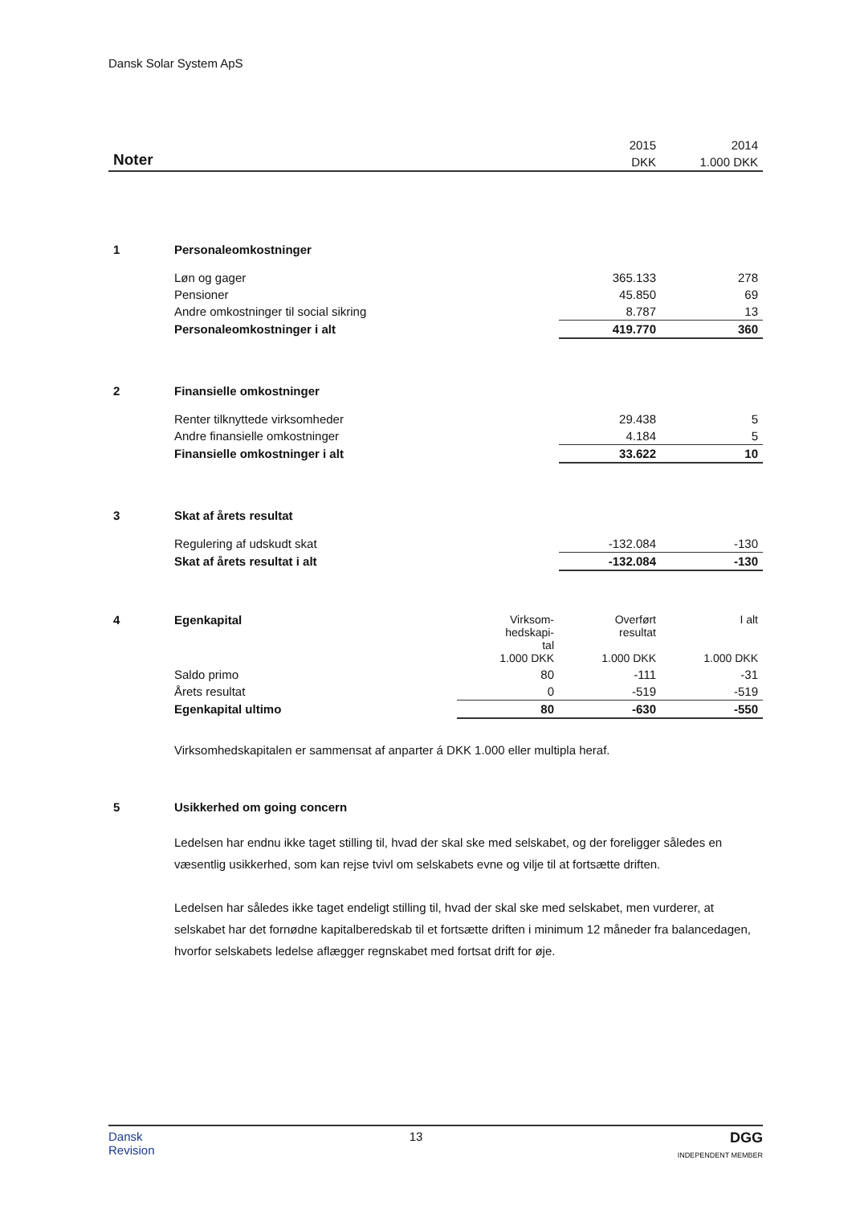Dansk Solar System ApS
| Noter | 2015 | 2014 |
| | DKK | 1.000 DKK |
| 1 | Personaleomkostninger | | |
| | Løn og gager | 365.133 | 278 |
| | Pensioner | 45.850 | 69 |
| | Andre omkostninger til social sikring | 8.787 | 13 |
| | Personaleomkostninger i alt | 419.770 | 360 |
| 2 | Finansielle omkostninger | | |
| | Renter tilknyttede virksomheder | 29.438 | 5 |
| | Andre finansielle omkostninger | 4.184 | 5 |
| | Finansielle omkostninger i alt | 33.622 | 10 |
| 3 | Skat af årets resultat | | |
| | Regulering af udskudt skat | -132.084 | -130 |
| | Skat af årets resultat i alt | -132.084 | -130 |
| 4 | Egenkapital | Virksom- hedskapi- tal 1.000 DKK | Overført resultat 1.000 DKK | I alt 1.000 DKK |
| | Saldo primo | 80 | -111 | -31 |
| | Årets resultat | 0 | -519 | -519 |
| | Egenkapital ultimo | 80 | -630 | -550 |
| | Virksomhedskapitalen er sammensat af anparter á DKK 1.000 eller multipla heraf. | | | |
| 5 | Usikkerhed om going concern |
| | Ledelsen har endnu ikke taget stilling til, hvad der skal ske med selskabet, og der foreligger således en væsentlig usikkerhed, som kan rejse tvivl om selskabets evne og vilje til at fortsætte driften. Ledelsen har således ikke taget endeligt stilling til, hvad der skal ske med selskabet, men vurderer, at selskabet har det fornødne kapitalberedskab til et fortsætte driften i minimum 12 måneder fra balancedagen, hvorfor selskabets ledelse aflægger regnskabet med fortsat drift for øje. |
Dansk
Revision
13
DGG
INDEPENDENT MEMBER